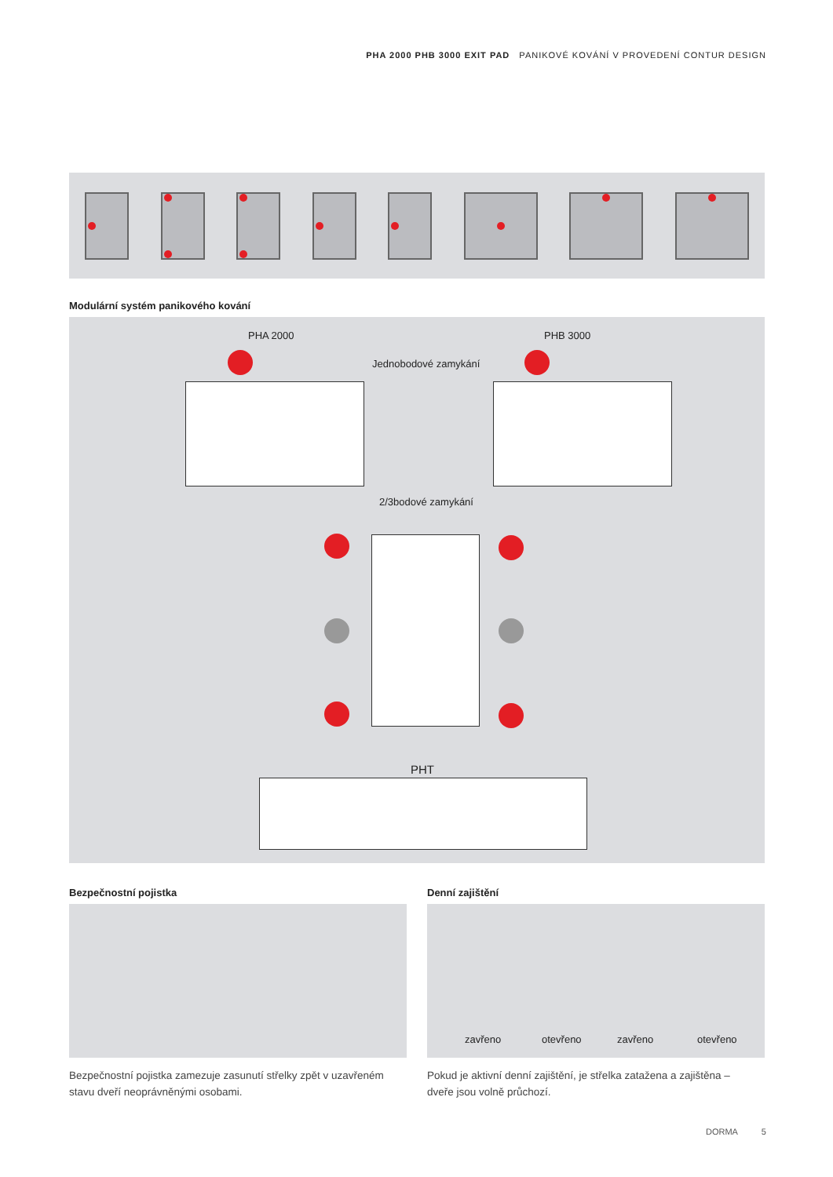PHA 2000 PHB 3000 EXIT PAD PANIKOVÉ KOVÁNÍ V PROVEDENÍ CONTUR DESIGN
Modulární systém panikového kování
PHA 2000 PHB 3000
Jednobodové zamykání
2/3bodové zamykání
PHT
Bezpečnostní pojistka Denní zajištění
zavřeno otevřeno zavřeno otevřeno
Bezpečnostní pojistka zamezuje zasunutí střelky zpět v uzavřeném stavu dveří neoprávněnými osobami.
Pokud je aktivní denní zajištění, je střelka zatažena a zajištěna – dveře jsou volně průchozí.
DORMA 5